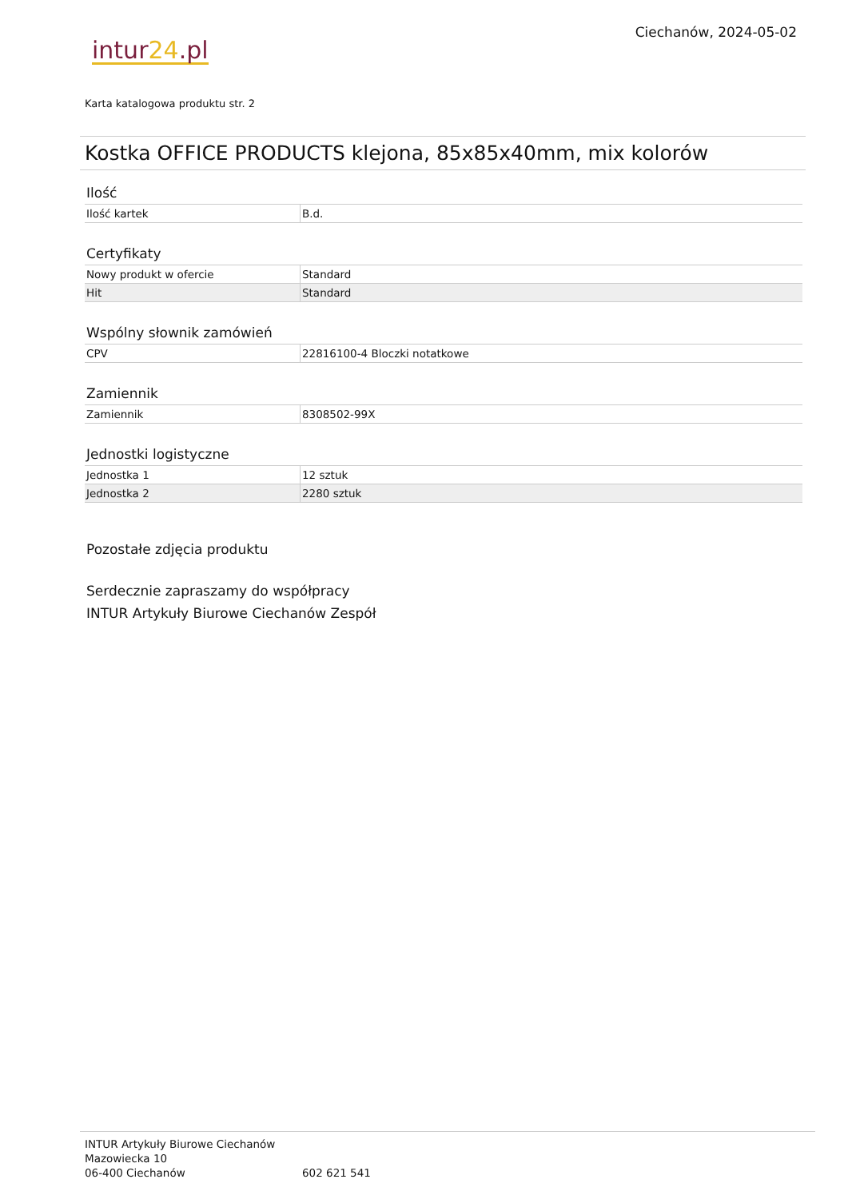Ciechanów, 2024-05-02
intur24.pl
Karta katalogowa produktu str. 2
Kostka OFFICE PRODUCTS klejona, 85x85x40mm, mix kolorów
Ilość
| Ilość kartek | B.d. |
Certyfikaty
| Nowy produkt w ofercie | Standard |
| Hit | Standard |
Wspólny słownik zamówień
| CPV | 22816100-4 Bloczki notatkowe |
Zamiennik
| Zamiennik | 8308502-99X |
Jednostki logistyczne
| Jednostka 1 | 12 sztuk |
| Jednostka 2 | 2280 sztuk |
Pozostałe zdjęcia produktu
Serdecznie zapraszamy do współpracy
INTUR Artykuły Biurowe Ciechanów Zespół
INTUR Artykuły Biurowe Ciechanów
Mazowiecka 10
06-400 Ciechanów
602 621 541